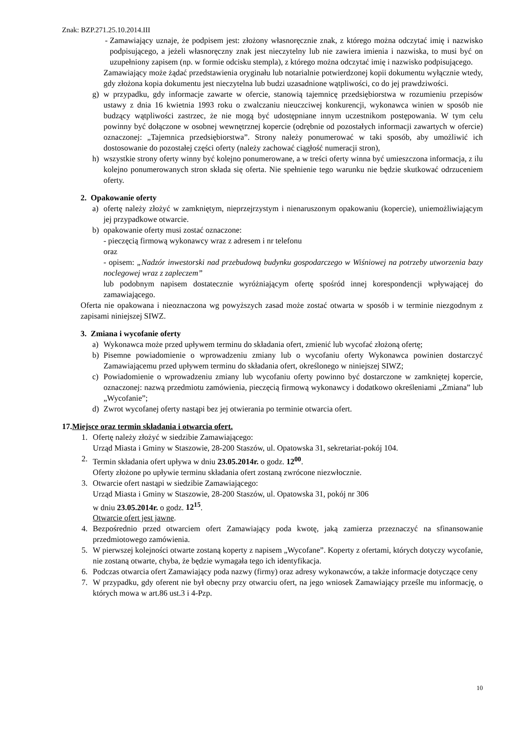Znak: BZP.271.25.10.2014.III
- Zamawiający uznaje, że podpisem jest: złożony własnoręcznie znak, z którego można odczytać imię i nazwisko podpisującego, a jeżeli własnoręczny znak jest nieczytelny lub nie zawiera imienia i nazwiska, to musi być on uzupełniony zapisem (np. w formie odcisku stempla), z którego można odczytać imię i nazwisko podpisującego.
Zamawiający może żądać przedstawienia oryginału lub notarialnie potwierdzonej kopii dokumentu wyłącznie wtedy, gdy złożona kopia dokumentu jest nieczytelna lub budzi uzasadnione wątpliwości, co do jej prawdziwości.
g) w przypadku, gdy informacje zawarte w ofercie, stanowią tajemnicę przedsiębiorstwa w rozumieniu przepisów ustawy z dnia 16 kwietnia 1993 roku o zwalczaniu nieuczciwej konkurencji, wykonawca winien w sposób nie budzący wątpliwości zastrzec, że nie mogą być udostępniane innym uczestnikom postępowania. W tym celu powinny być dołączone w osobnej wewnętrznej kopercie (odrębnie od pozostałych informacji zawartych w ofercie) oznaczonej: „Tajemnica przedsiębiorstwa”. Strony należy ponumerować w taki sposób, aby umożliwić ich dostosowanie do pozostałej części oferty (należy zachować ciągłość numeracji stron),
h) wszystkie strony oferty winny być kolejno ponumerowane, a w treści oferty winna być umieszczona informacja, z ilu kolejno ponumerowanych stron składa się oferta. Nie spełnienie tego warunku nie będzie skutkować odrzuceniem oferty.
2. Opakowanie oferty
a) ofertę należy złożyć w zamkniętym, nieprzejrzystym i nienaruszonym opakowaniu (kopercie), uniemożliwiającym jej przypadkowe otwarcie.
b) opakowanie oferty musi zostać oznaczone:
- pieczęcią firmową wykonawcy wraz z adresem i nr telefonu
oraz
- opisem: „Nadzór inwestorski nad przebudową budynku gospodarczego w Wiśniowej na potrzeby utworzenia bazy noclegowej wraz z zapleczem”
lub podobnym napisem dostatecznie wyróżniającym ofertę spośród innej korespondencji wpływającej do zamawiającego.
Oferta nie opakowana i nieoznaczona wg powyższych zasad może zostać otwarta w sposób i w terminie niezgodnym z zapisami niniejszej SIWZ.
3. Zmiana i wycofanie oferty
a) Wykonawca może przed upływem terminu do składania ofert, zmienić lub wycofać złożoną ofertę;
b) Pisemne powiadomienie o wprowadzeniu zmiany lub o wycofaniu oferty Wykonawca powinien dostarczyć Zamawiającemu przed upływem terminu do składania ofert, określonego w niniejszej SIWZ;
c) Powiadomienie o wprowadzeniu zmiany lub wycofaniu oferty powinno być dostarczone w zamkniętej kopercie, oznaczonej: nazwą przedmiotu zamówienia, pieczęcią firmową wykonawcy i dodatkowo określeniami „Zmiana” lub „Wycofanie”;
d) Zwrot wycofanej oferty nastąpi bez jej otwierania po terminie otwarcia ofert.
17.Miejsce oraz termin składania i otwarcia ofert.
1. Ofertę należy złożyć w siedzibie Zamawiającego:
Urząd Miasta i Gminy w Staszowie, 28-200 Staszów, ul. Opatowska 31, sekretariat-pokój 104.
2. Termin składania ofert upływa w dniu 23.05.2014r. o godz. 12<sup>00</sup>.
Oferty złożone po upływie terminu składania ofert zostaną zwrócone niezwłocznie.
3. Otwarcie ofert nastąpi w siedzibie Zamawiającego:
Urząd Miasta i Gminy w Staszowie, 28-200 Staszów, ul. Opatowska 31, pokój nr 306
w dniu 23.05.2014r. o godz. 12<sup>15</sup>.
Otwarcie ofert jest jawne.
4. Bezpośrednio przed otwarciem ofert Zamawiający poda kwotę, jaką zamierza przeznaczyć na sfinansowanie przedmiotowego zamówienia.
5. W pierwszej kolejności otwarte zostaną koperty z napisem „Wycofane”. Koperty z ofertami, których dotyczy wycofanie, nie zostaną otwarte, chyba, że będzie wymagała tego ich identyfikacja.
6. Podczas otwarcia ofert Zamawiający poda nazwy (firmy) oraz adresy wykonawców, a także informacje dotyczące ceny
7. W przypadku, gdy oferent nie był obecny przy otwarciu ofert, na jego wniosek Zamawiający prześle mu informację, o których mowa w art.86 ust.3 i 4-Pzp.
10